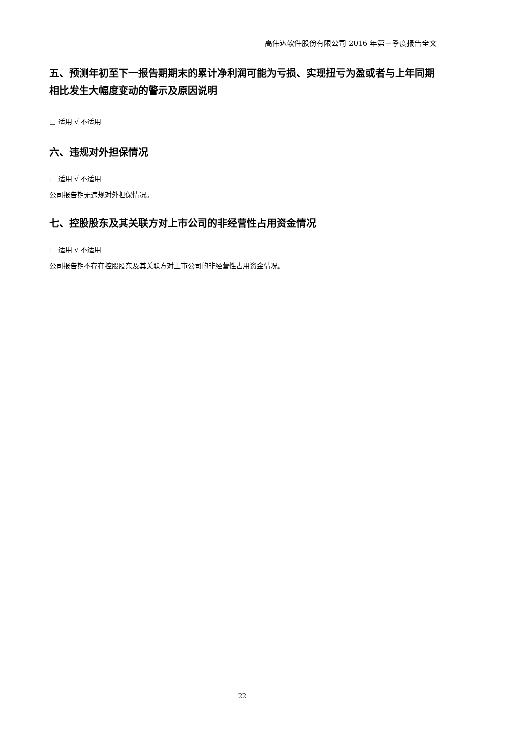高伟达软件股份有限公司 2016 年第三季度报告全文
五、预测年初至下一报告期期末的累计净利润可能为亏损、实现扭亏为盈或者与上年同期相比发生大幅度变动的警示及原因说明
□ 适用 √ 不适用
六、违规对外担保情况
□ 适用 √ 不适用
公司报告期无违规对外担保情况。
七、控股股东及其关联方对上市公司的非经营性占用资金情况
□ 适用 √ 不适用
公司报告期不存在控股股东及其关联方对上市公司的非经营性占用资金情况。
22